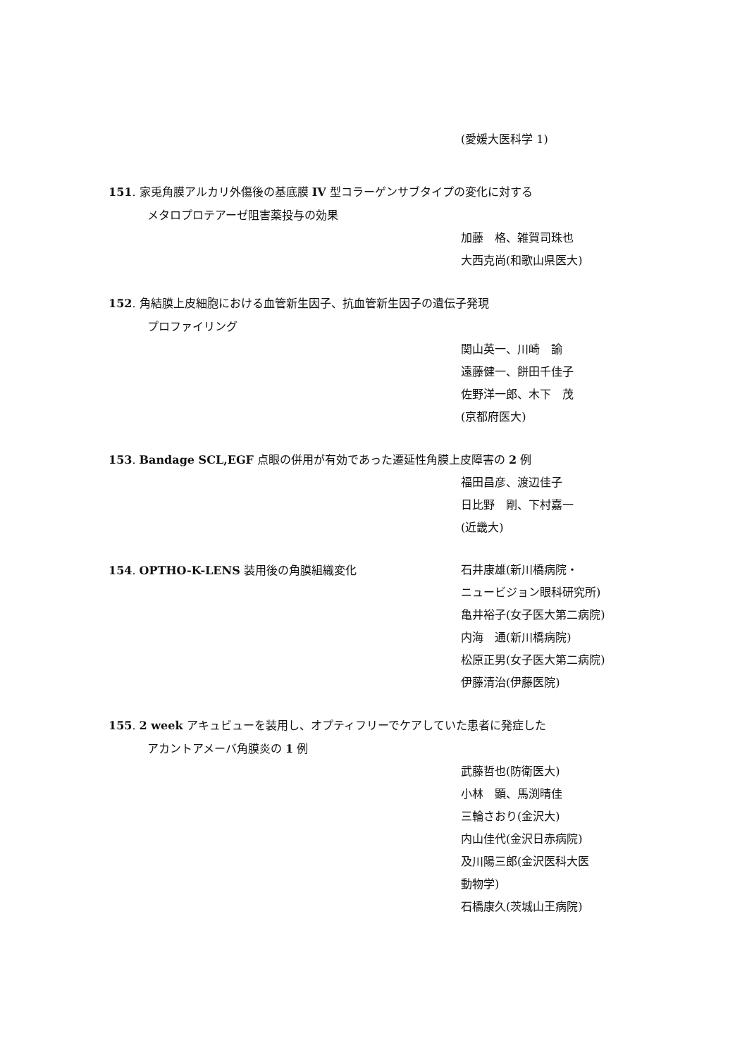(愛媛大医科学 1)
151. 家兎角膜アルカリ外傷後の基底膜 IV 型コラーゲンサブタイプの変化に対する
メタロプロテアーゼ阻害薬投与の効果
加藤　格、雑賀司珠也
大西克尚(和歌山県医大)
152. 角結膜上皮細胞における血管新生因子、抗血管新生因子の遺伝子発現
プロファイリング
関山英一、川崎　諭
遠藤健一、餅田千佳子
佐野洋一郎、木下　茂
(京都府医大)
153. Bandage SCL,EGF 点眼の併用が有効であった遷延性角膜上皮障害の 2 例
福田昌彦、渡辺佳子
日比野　剛、下村嘉一
(近畿大)
154. OPTHO-K-LENS 装用後の角膜組織変化
石井康雄(新川橋病院・
ニュービジョン眼科研究所)
亀井裕子(女子医大第二病院)
内海　通(新川橋病院)
松原正男(女子医大第二病院)
伊藤清治(伊藤医院)
155. 2 week アキュビューを装用し、オプティフリーでケアしていた患者に発症した
アカントアメーバ角膜炎の 1 例
武藤哲也(防衛医大)
小林　顕、馬渕晴佳
三輪さおり(金沢大)
内山佳代(金沢日赤病院)
及川陽三郎(金沢医科大医
動物学)
石橋康久(茨城山王病院)